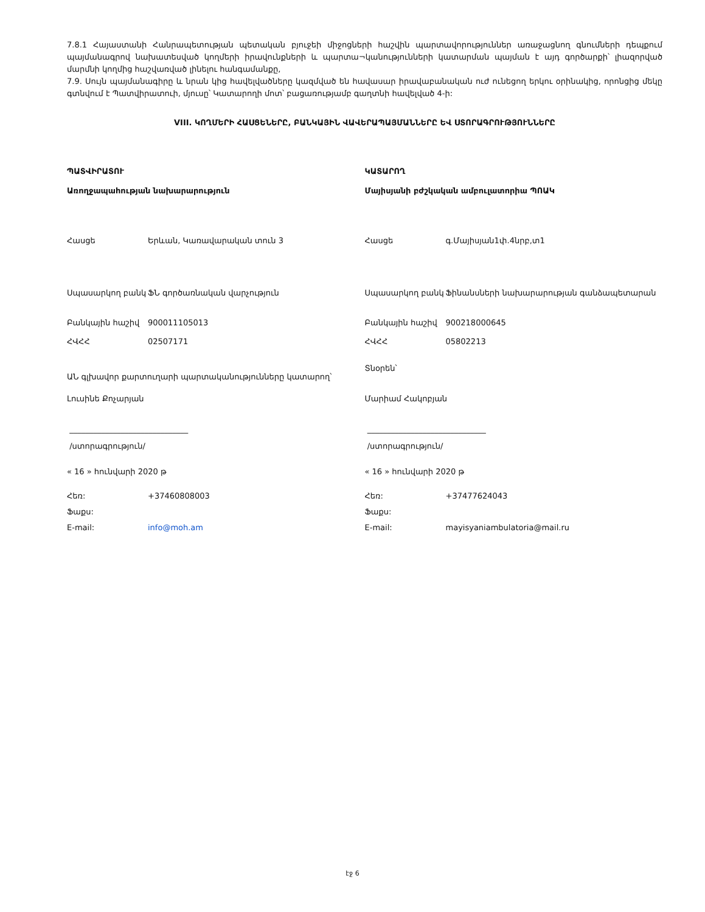7.8.1 Հայաստանի Հանրապետության պետական բյուջեի միջոցների հաշվին պարտավորություններ առաջացնող գնումների դեպքում պայմանագրով նախատեսված կողմերի իրավունքների և պարտա¬կանությունների կատարման պայման է այդ գործարքի՝ լիազորված մարմնի կողմից հաշվառված լինելու հանգամանքը,
7.9. Սույն պայմանագիրը և նրան կից հավելվածները կազմված են հավասար իրավաբանական ուժ ունեցող երկու օրինակից, որոնցից մեկը գտնվում է Պատվիրատուի, մյուսը՝ Կատարողի մոտ՝ բացառությամբ գաղտնի հավելված 4-ի:
VIII. ԿՈՂՄԵՐԻ ՀԱՍՑԵՆԵՐԸ, ԲԱՆԿԱՅԻՆ ՎԱՎԵՐԱՊԱՅՄԱՆՆԵՐԸ ԵՎ ՍՏՈՐԱԳՐՈՒԹՅՈՒՆՆԵՐԸ
ՊԱՏՎԻՐԱՏՈՒ
Առողջապահության նախարարություն
| Հասցե | Երևան, Կառավարական տուն 3 |
| Սպասարկող բանկ | ՖՆ գործառնական վարչություն |
| Բանկային հաշիվ | 900011105013 |
| ՀՎՀՀ | 02507171 |
ԱՆ գլխավոր քարտուղարի պարտականությունները կատարող՝
Լուսինե Քոչարյան
______________________________
/ստորագրություն/
« 16 » հունվարի 2020 թ
| Հեռ: | +37460808003 |
| Ֆաքս: | |
| E-mail: | info@moh.am |
ԿԱՏԱՐՈՂ
Մայիսյանի բժշկական ամբուլատորիա ՊՈԱԿ
| Հասցե | գ.Մայիսյան1փ.4նրբ,տ1 |
| Սպասարկող բանկ | Ֆինանսների նախարարության գանձապետարան |
| Բանկային հաշիվ | 900218000645 |
| ՀՎՀՀ | 05802213 |
Տնօրեն՝
Մարիամ Հակոբյան
______________________________
/ստորագրություն/
« 16 » հունվարի 2020 թ
| Հեռ: | +37477624043 |
| Ֆաքս: | |
| E-mail: | mayisyaniambulatoria@mail.ru |
էջ 6